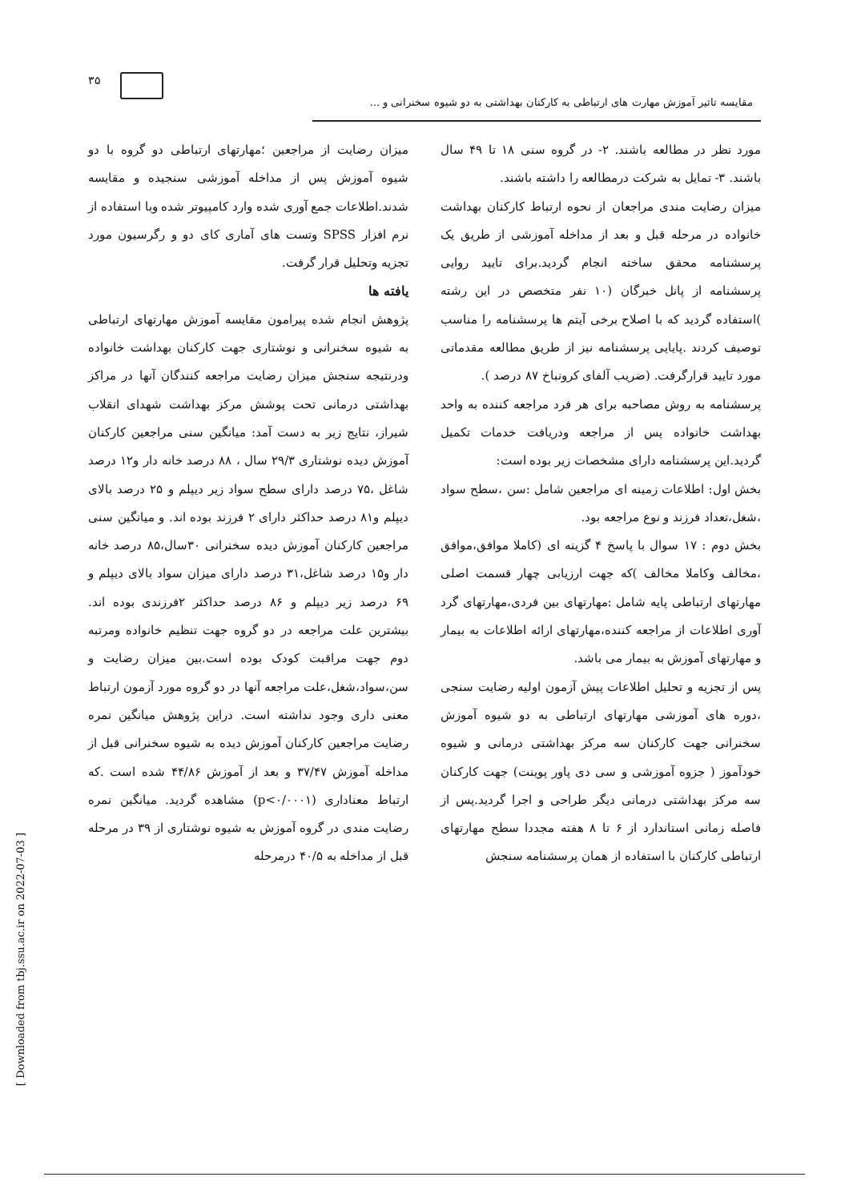۳۵
مقایسه تاثیر آموزش مهارت های ارتباطی به کارکنان بهداشتی به دو شیوه سخنرانی و ...
مورد نظر در مطالعه باشند. ۲- در گروه سنی ۱۸ تا ۴۹ سال باشند. ۳- تمایل به شرکت درمطالعه را داشته باشند.
میزان رضایت مندی مراجعان از نحوه ارتباط کارکنان بهداشت خانواده در مرحله قبل و بعد از مداخله آموزشی از طریق یک پرسشنامه محقق ساخته انجام گردید.برای تایید روایی پرسشنامه از پانل خبرگان (۱۰ نفر متخصص در این رشته )استفاده گردید که با اصلاح برخی آیتم ها پرسشنامه را مناسب توصیف کردند .پایایی پرسشنامه نیز از طریق مطالعه مقدماتی مورد تایید قرارگرفت. (ضریب آلفای کرونباخ ۸۷ درصد ).
پرسشنامه به روش مصاحبه برای هر فرد مراجعه کننده به واحد بهداشت خانواده پس از مراجعه ودریافت خدمات تکمیل گردید.این پرسشنامه دارای مشخصات زیر بوده است:
بخش اول: اطلاعات زمینه ای مراجعین شامل :سن ،سطح سواد ،شغل،تعداد فرزند و نوع مراجعه بود.
بخش دوم : ۱۷ سوال با پاسخ ۴ گزینه ای (کاملا موافق،موافق ،مخالف وکاملا مخالف )که جهت ارزیابی چهار قسمت اصلی مهارتهای ارتباطی پایه شامل :مهارتهای بین فردی،مهارتهای گرد آوری اطلاعات از مراجعه کننده،مهارتهای ارائه اطلاعات به بیمار و مهارتهای آموزش به بیمار می باشد.
پس از تجزیه و تحلیل اطلاعات پیش آزمون اولیه رضایت سنجی ،دوره های آموزشی مهارتهای ارتباطی به دو شیوه آموزش سخنرانی جهت کارکنان سه مرکز بهداشتی درمانی و شیوه خودآموز ( جزوه آموزشی و سی دی پاور پوینت) جهت کارکنان سه مرکز بهداشتی درمانی دیگر طراحی و اجرا گردید.پس از فاصله زمانی استاندارد از ۶ تا ۸ هفته مجددا سطح مهارتهای ارتباطی کارکنان با استفاده از همان پرسشنامه سنجش
میزان رضایت از مراجعین ؛مهارتهای ارتباطی دو گروه با دو شیوه آموزش پس از مداخله آموزشی سنجیده و مقایسه شدند.اطلاعات جمع آوری شده وارد کامپیوتر شده وبا استفاده از نرم افزار SPSS وتست های آماری کای دو و رگرسیون مورد تجزیه وتحلیل قرار گرفت.
یافته ها
پژوهش انجام شده پیرامون مقایسه آموزش مهارتهای ارتباطی به شیوه سخنرانی و نوشتاری جهت کارکنان بهداشت خانواده ودرنتیجه سنجش میزان رضایت مراجعه کنندگان آنها در مراکز بهداشتی درمانی تحت پوشش مرکز بهداشت شهدای انقلاب شیراز، نتایج زیر به دست آمد: میانگین سنی مراجعین کارکنان آموزش دیده نوشتاری ۲۹/۳ سال ، ۸۸ درصد خانه دار و۱۲ درصد شاغل ،۷۵ درصد دارای سطح سواد زیر دیپلم و ۲۵ درصد بالای دیپلم و۸۱ درصد حداکثر دارای ۲ فرزند بوده اند. و میانگین سنی مراجعین کارکنان آموزش دیده سخنرانی ۳۰سال،۸۵ درصد خانه دار و۱۵ درصد شاغل،۳۱ درصد دارای میزان سواد بالای دیپلم و ۶۹ درصد زیر دیپلم و ۸۶ درصد حداکثر ۲فرزندی بوده اند. بیشترین علت مراجعه در دو گروه جهت تنظیم خانواده ومرتبه دوم جهت مراقبت کودک بوده است.بین میزان رضایت و سن،سواد،شغل،علت مراجعه آنها در دو گروه مورد آزمون ارتباط معنی داری وجود نداشته است. دراین پژوهش میانگین نمره رضایت مراجعین کارکنان آموزش دیده به شیوه سخنرانی قبل از مداخله آموزش ۳۷/۴۷ و بعد از آموزش ۴۴/۸۶ شده است .که ارتباط معناداری (p<۰/۰۰۰۱) مشاهده گردید. میانگین نمره رضایت مندی در گروه آموزش به شیوه نوشتاری از ۳۹ در مرحله قبل از مداخله به ۴۰/۵ درمرحله
[ Downloaded from tbj.ssu.ac.ir on 2022-07-03 ]